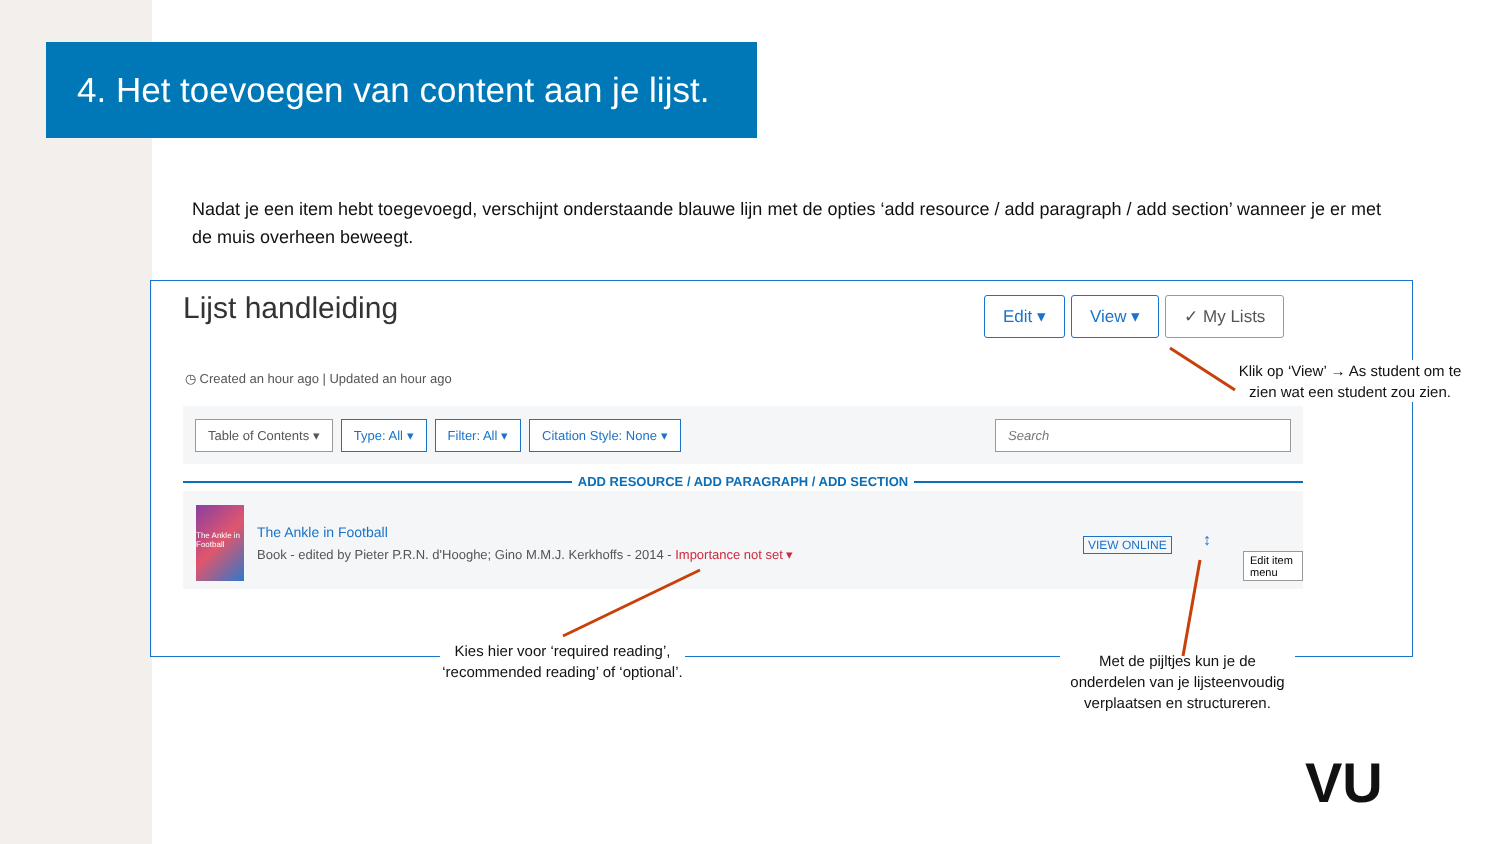4. Het toevoegen van content aan je lijst.
Nadat je een item hebt toegevoegd, verschijnt onderstaande blauwe lijn met de opties ‘add resource / add paragraph / add section’ wanneer je er met de muis overheen beweegt.
Lijst handleiding Edit ▾ View ▾ ✓ My Lists
◷ Created an hour ago | Updated an hour ago
Table of Contents ▾ Type: All ▾ Filter: All ▾ Citation Style: None ▾ Search
The Ankle in Football
The Ankle in Football
Book - edited by Pieter P.R.N. d'Hooghe; Gino M.M.J. Kerkhoffs - 2014 - Importance not set ▾
VIEW ONLINE ↕
Edit item menu
ADD RESOURCE / ADD PARAGRAPH / ADD SECTION
Klik op ‘View’ → As student om te zien wat een student zou zien.
Kies hier voor ‘required reading’, ‘recommended reading’ of ‘optional’.
Met de pijltjes kun je de onderdelen van je lijsteenvoudig verplaatsen en structureren.
VU